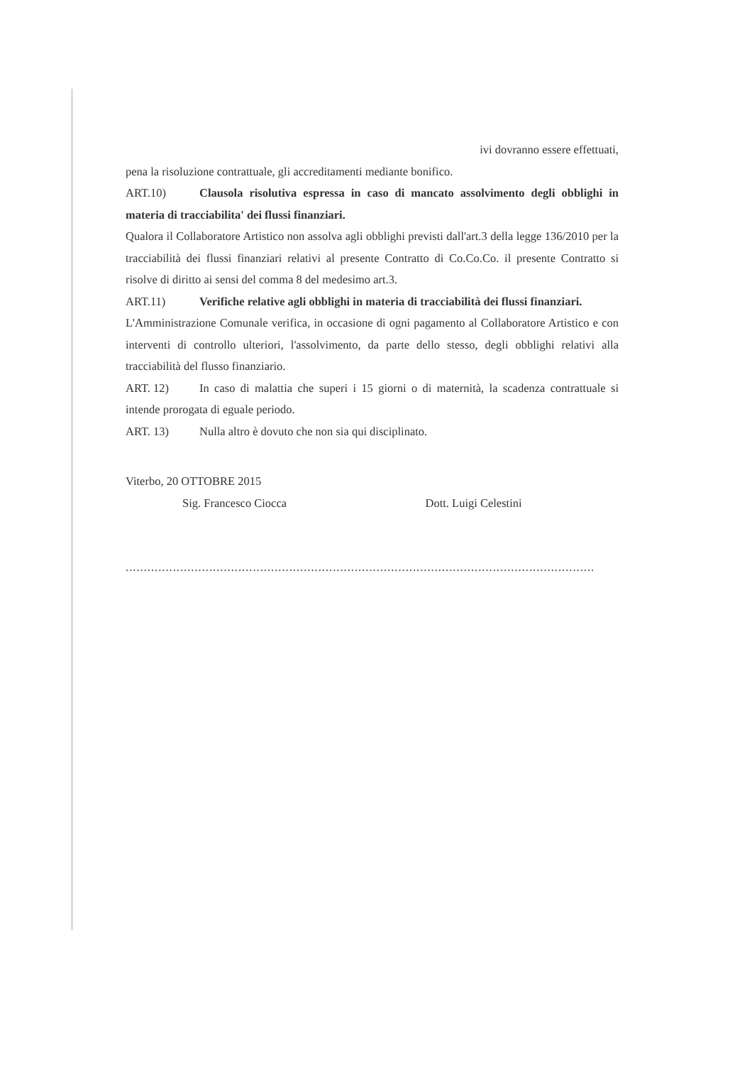ivi dovranno essere effettuati,
pena la risoluzione contrattuale, gli accreditamenti mediante bonifico.
ART.10) Clausola risolutiva espressa in caso di mancato assolvimento degli obblighi in materia di tracciabilita' dei flussi finanziari.
Qualora il Collaboratore Artistico non assolva agli obblighi previsti dall'art.3 della legge 136/2010 per la tracciabilità dei flussi finanziari relativi al presente Contratto di Co.Co.Co. il presente Contratto si risolve di diritto ai sensi del comma 8 del medesimo art.3.
ART.11) Verifiche relative agli obblighi in materia di tracciabilità dei flussi finanziari.
L'Amministrazione Comunale verifica, in occasione di ogni pagamento al Collaboratore Artistico e con interventi di controllo ulteriori, l'assolvimento, da parte dello stesso, degli obblighi relativi alla tracciabilità del flusso finanziario.
ART. 12) In caso di malattia che superi i 15 giorni o di maternità, la scadenza contrattuale si intende prorogata di eguale periodo.
ART. 13) Nulla altro è dovuto che non sia qui disciplinato.
Viterbo, 20 OTTOBRE 2015
Sig. Francesco Ciocca Dott. Luigi Celestini
..................................................................................................................................................